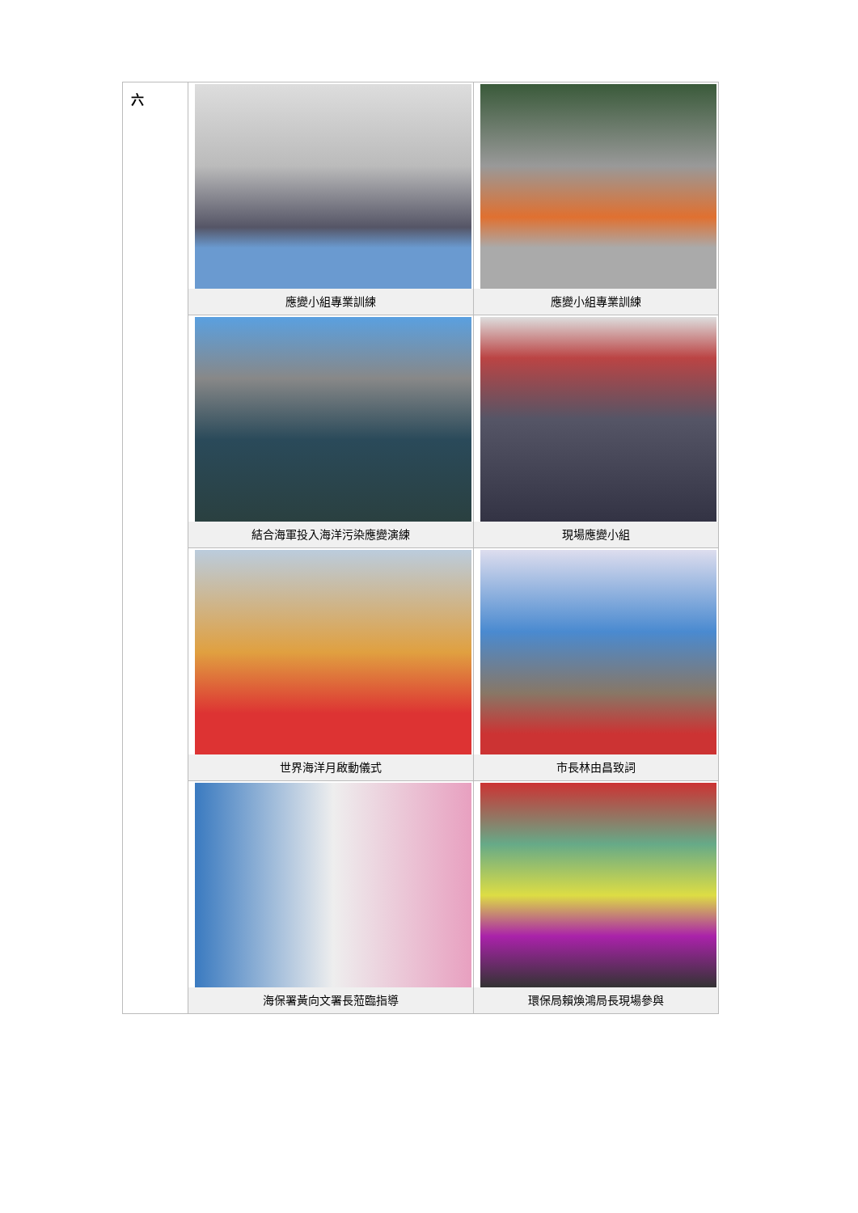| 六 | 應變小組專業訓練 | 應變小組專業訓練 |
| | 結合海軍投入海洋污染應變演練 | 現場應變小組 |
| | 世界海洋月啟動儀式 | 市長林由昌致詞 |
| | 海保署黃向文署長蒞臨指導 | 環保局賴煥鴻局長現場參與 |